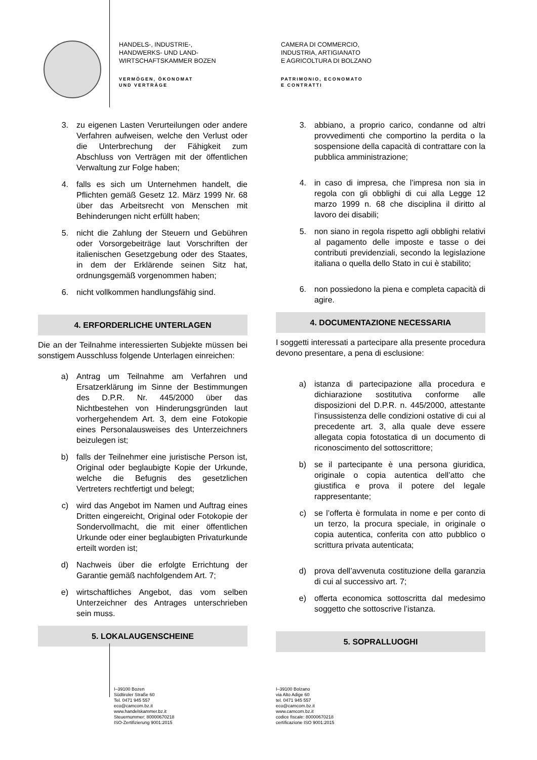HANDELS-, INDUSTRIE-,
HANDWERKS- UND LAND-
WIRTSCHAFTSKAMMER BOZEN
VERMÖGEN, ÖKONOMAT
UND VERTRÄGE
CAMERA DI COMMERCIO,
INDUSTRIA, ARTIGIANATO
E AGRICOLTURA DI BOLZANO
PATRIMONIO, ECONOMATO
E CONTRATTI
3. zu eigenen Lasten Verurteilungen oder andere Verfahren aufweisen, welche den Verlust oder die Unterbrechung der Fähigkeit zum Abschluss von Verträgen mit der öffentlichen Verwaltung zur Folge haben;
4. falls es sich um Unternehmen handelt, die Pflichten gemäß Gesetz 12. März 1999 Nr. 68 über das Arbeitsrecht von Menschen mit Behinderungen nicht erfüllt haben;
5. nicht die Zahlung der Steuern und Gebühren oder Vorsorgebeiträge laut Vorschriften der italienischen Gesetzgebung oder des Staates, in dem der Erklärende seinen Sitz hat, ordnungsgemäß vorgenommen haben;
6. nicht vollkommen handlungsfähig sind.
4. ERFORDERLICHE UNTERLAGEN
Die an der Teilnahme interessierten Subjekte müssen bei sonstigem Ausschluss folgende Unterlagen einreichen:
a) Antrag um Teilnahme am Verfahren und Ersatzerklärung im Sinne der Bestimmungen des D.P.R. Nr. 445/2000 über das Nichtbestehen von Hinderungsgründen laut vorhergehendem Art. 3, dem eine Fotokopie eines Personalausweises des Unterzeichners beizulegen ist;
b) falls der Teilnehmer eine juristische Person ist, Original oder beglaubigte Kopie der Urkunde, welche die Befugnis des gesetzlichen Vertreters rechtfertigt und belegt;
c) wird das Angebot im Namen und Auftrag eines Dritten eingereicht, Original oder Fotokopie der Sondervollmacht, die mit einer öffentlichen Urkunde oder einer beglaubigten Privaturkunde erteilt worden ist;
d) Nachweis über die erfolgte Errichtung der Garantie gemäß nachfolgendem Art. 7;
e) wirtschaftliches Angebot, das vom selben Unterzeichner des Antrages unterschrieben sein muss.
5. LOKALAUGENSCHEINE
3. abbiano, a proprio carico, condanne od altri provvedimenti che comportino la perdita o la sospensione della capacità di contrattare con la pubblica amministrazione;
4. in caso di impresa, che l’impresa non sia in regola con gli obblighi di cui alla Legge 12 marzo 1999 n. 68 che disciplina il diritto al lavoro dei disabili;
5. non siano in regola rispetto agli obblighi relativi al pagamento delle imposte e tasse o dei contributi previdenziali, secondo la legislazione italiana o quella dello Stato in cui è stabilito;
6. non possiedono la piena e completa capacità di agire.
4. DOCUMENTAZIONE NECESSARIA
I soggetti interessati a partecipare alla presente procedura devono presentare, a pena di esclusione:
a) istanza di partecipazione alla procedura e dichiarazione sostitutiva conforme alle disposizioni del D.P.R. n. 445/2000, attestante l’insussistenza delle condizioni ostative di cui al precedente art. 3, alla quale deve essere allegata copia fotostatica di un documento di riconoscimento del sottoscrittore;
b) se il partecipante è una persona giuridica, originale o copia autentica dell’atto che giustifica e prova il potere del legale rappresentante;
c) se l’offerta è formulata in nome e per conto di un terzo, la procura speciale, in originale o copia autentica, conferita con atto pubblico o scrittura privata autenticata;
d) prova dell’avvenuta costituzione della garanzia di cui al successivo art. 7;
e) offerta economica sottoscritta dal medesimo soggetto che sottoscrive l’istanza.
5. SOPRALLUOGHI
I–39100 Bozen
Südtiroler Straße 60
Tel. 0471 945 557
eco@camcom.bz.it
www.handelskammer.bz.it
Steuernummer: 80000670218
ISO-Zertifizierung 9001:2015
I–39100 Bolzano
via Alto Adige 60
tel. 0471 945 557
eco@camcom.bz.it
www.camcom.bz.it
codice fiscale: 80000670218
certificazione ISO 9001:2015